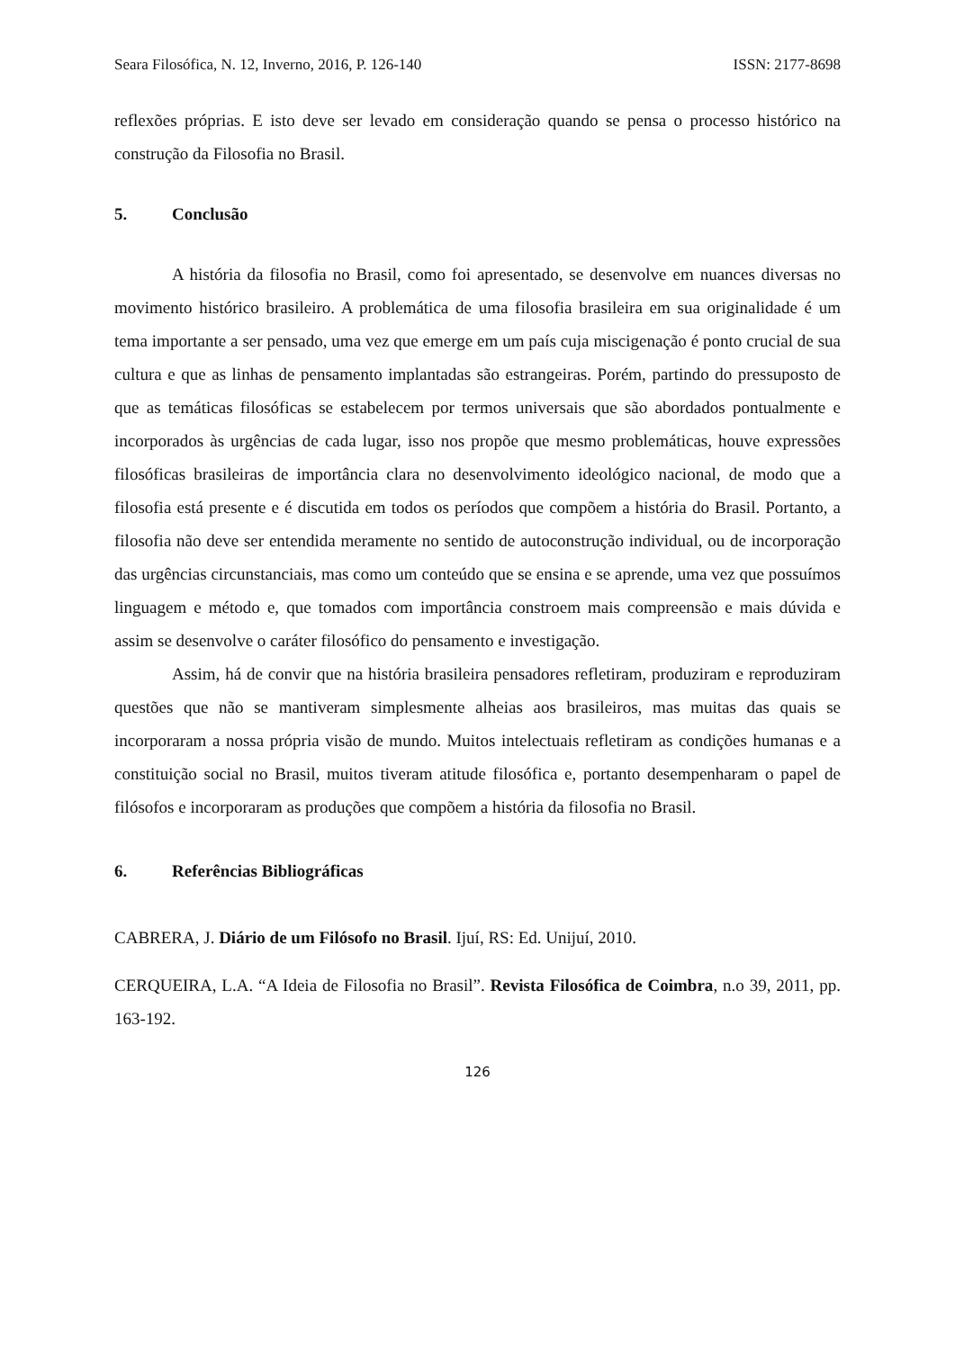Seara Filosófica, N. 12, Inverno, 2016, P. 126-140 ISSN: 2177-8698
reflexões próprias. E isto deve ser levado em consideração quando se pensa o processo histórico na construção da Filosofia no Brasil.
5. Conclusão
A história da filosofia no Brasil, como foi apresentado, se desenvolve em nuances diversas no movimento histórico brasileiro. A problemática de uma filosofia brasileira em sua originalidade é um tema importante a ser pensado, uma vez que emerge em um país cuja miscigenação é ponto crucial de sua cultura e que as linhas de pensamento implantadas são estrangeiras. Porém, partindo do pressuposto de que as temáticas filosóficas se estabelecem por termos universais que são abordados pontualmente e incorporados às urgências de cada lugar, isso nos propõe que mesmo problemáticas, houve expressões filosóficas brasileiras de importância clara no desenvolvimento ideológico nacional, de modo que a filosofia está presente e é discutida em todos os períodos que compõem a história do Brasil. Portanto, a filosofia não deve ser entendida meramente no sentido de autoconstrução individual, ou de incorporação das urgências circunstanciais, mas como um conteúdo que se ensina e se aprende, uma vez que possuímos linguagem e método e, que tomados com importância constroem mais compreensão e mais dúvida e assim se desenvolve o caráter filosófico do pensamento e investigação.
Assim, há de convir que na história brasileira pensadores refletiram, produziram e reproduziram questões que não se mantiveram simplesmente alheias aos brasileiros, mas muitas das quais se incorporaram a nossa própria visão de mundo. Muitos intelectuais refletiram as condições humanas e a constituição social no Brasil, muitos tiveram atitude filosófica e, portanto desempenharam o papel de filósofos e incorporaram as produções que compõem a história da filosofia no Brasil.
6. Referências Bibliográficas
CABRERA, J. Diário de um Filósofo no Brasil. Ijuí, RS: Ed. Unijuí, 2010.
CERQUEIRA, L.A. “A Ideia de Filosofia no Brasil”. Revista Filosófica de Coimbra, n.o 39, 2011, pp. 163-192.
126